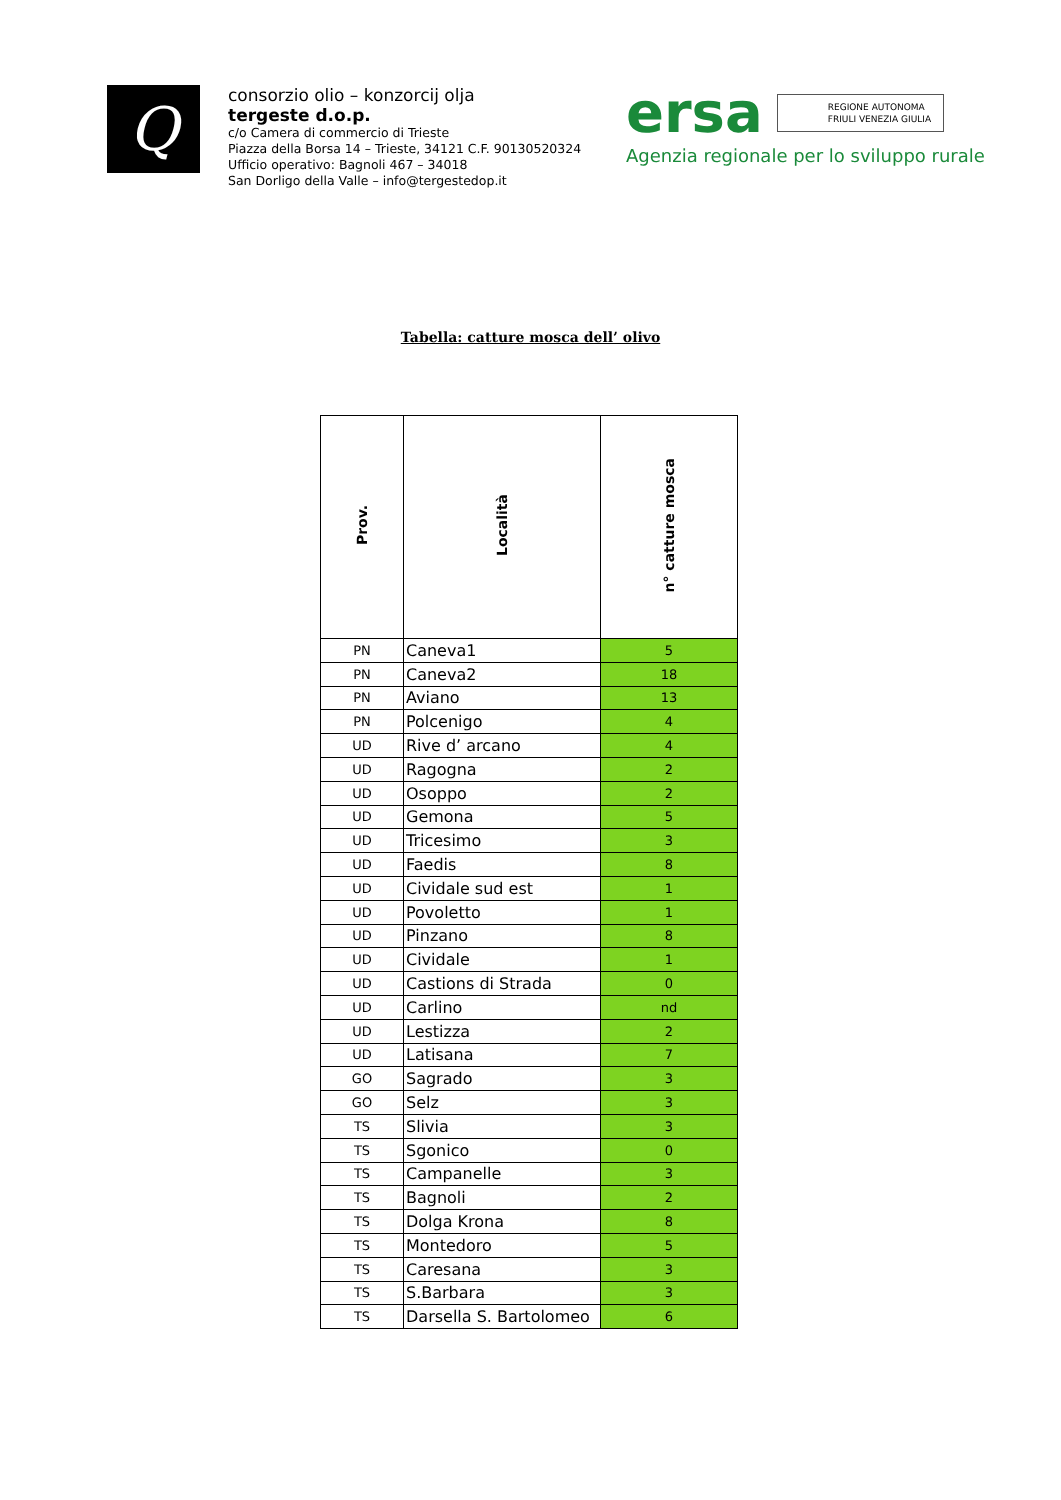Q
consorzio olio – konzorcij olja
tergeste d.o.p.
c/o Camera di commercio di Trieste
Piazza della Borsa 14 – Trieste, 34121 C.F. 90130520324
Ufficio operativo: Bagnoli 467 – 34018
San Dorligo della Valle – info@tergestedop.it
ersa
REGIONE AUTONOMA
FRIULI VENEZIA GIULIA
Agenzia regionale per lo sviluppo rurale
Tabella: catture mosca dell’ olivo
| Prov. | Località | n° catture mosca |
| --- | --- | --- |
| PN | Caneva1 | 5 |
| PN | Caneva2 | 18 |
| PN | Aviano | 13 |
| PN | Polcenigo | 4 |
| UD | Rive d’ arcano | 4 |
| UD | Ragogna | 2 |
| UD | Osoppo | 2 |
| UD | Gemona | 5 |
| UD | Tricesimo | 3 |
| UD | Faedis | 8 |
| UD | Cividale sud est | 1 |
| UD | Povoletto | 1 |
| UD | Pinzano | 8 |
| UD | Cividale | 1 |
| UD | Castions di Strada | 0 |
| UD | Carlino | nd |
| UD | Lestizza | 2 |
| UD | Latisana | 7 |
| GO | Sagrado | 3 |
| GO | Selz | 3 |
| TS | Slivia | 3 |
| TS | Sgonico | 0 |
| TS | Campanelle | 3 |
| TS | Bagnoli | 2 |
| TS | Dolga Krona | 8 |
| TS | Montedoro | 5 |
| TS | Caresana | 3 |
| TS | S.Barbara | 3 |
| TS | Darsella S. Bartolomeo | 6 |